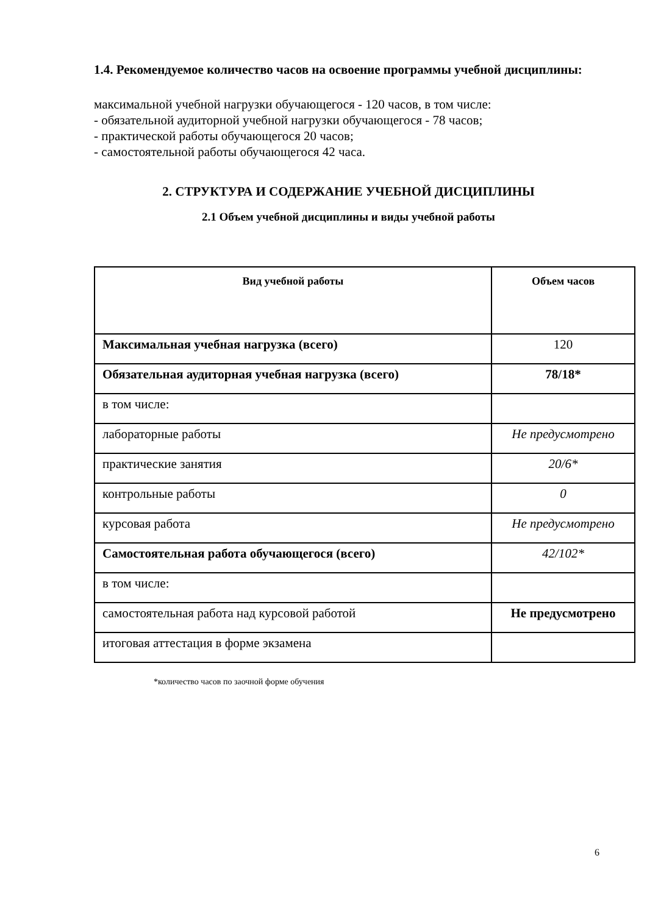1.4. Рекомендуемое количество часов на освоение программы учебной дисциплины:
максимальной учебной нагрузки обучающегося - 120 часов, в том числе:
- обязательной аудиторной учебной нагрузки обучающегося - 78 часов;
- практической работы обучающегося 20 часов;
- самостоятельной работы обучающегося 42 часа.
2. СТРУКТУРА И СОДЕРЖАНИЕ УЧЕБНОЙ ДИСЦИПЛИНЫ
2.1 Объем учебной дисциплины и виды учебной работы
| Вид учебной работы | Объем часов |
| --- | --- |
| Максимальная учебная нагрузка (всего) | 120 |
| Обязательная аудиторная учебная нагрузка (всего) | 78/18* |
| в том числе: | |
| лабораторные работы | Не предусмотрено |
| практические занятия | 20/6* |
| контрольные работы | 0 |
| курсовая работа | Не предусмотрено |
| Самостоятельная работа обучающегося (всего) | 42/102* |
| в том числе: | |
| самостоятельная работа над курсовой работой | Не предусмотрено |
| итоговая аттестация в форме экзамена | |
*количество часов по заочной форме обучения
6